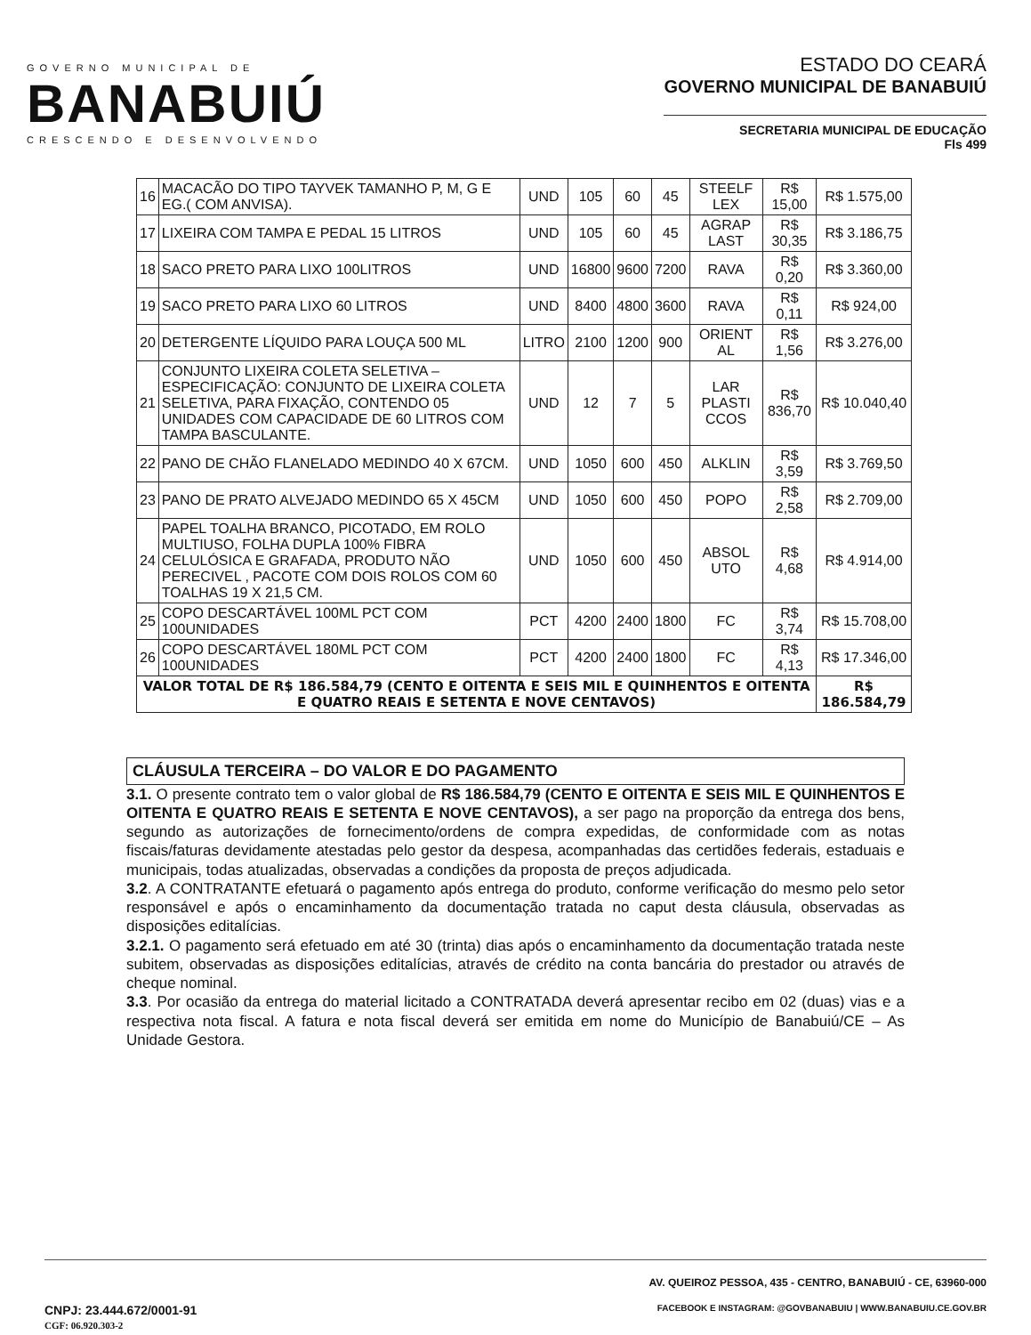GOVERNO MUNICIPAL DE
BANABUIÚ
CRESCENDO E DESENVOLVENDO
ESTADO DO CEARÁ
GOVERNO MUNICIPAL DE BANABUIÚ
SECRETARIA MUNICIPAL DE EDUCAÇÃO
Fls 499
| 16 | MACACÃO DO TIPO TAYVEK TAMANHO P, M, G E EG.( COM ANVISA). | UND | 105 | 60 | 45 | STEELF LEX | R$ 15,00 | R$ 1.575,00 |
| 17 | LIXEIRA COM TAMPA E PEDAL 15 LITROS | UND | 105 | 60 | 45 | AGRAP LAST | R$ 30,35 | R$ 3.186,75 |
| 18 | SACO PRETO PARA LIXO 100LITROS | UND | 16800 | 9600 | 7200 | RAVA | R$ 0,20 | R$ 3.360,00 |
| 19 | SACO PRETO PARA LIXO 60 LITROS | UND | 8400 | 4800 | 3600 | RAVA | R$ 0,11 | R$ 924,00 |
| 20 | DETERGENTE LÍQUIDO PARA LOUÇA 500 ML | LITRO | 2100 | 1200 | 900 | ORIENT AL | R$ 1,56 | R$ 3.276,00 |
| 21 | CONJUNTO LIXEIRA COLETA SELETIVA – ESPECIFICAÇÃO: CONJUNTO DE LIXEIRA COLETA SELETIVA, PARA FIXAÇÃO, CONTENDO 05 UNIDADES COM CAPACIDADE DE 60 LITROS COM TAMPA BASCULANTE. | UND | 12 | 7 | 5 | LAR PLASTI CCOS | R$ 836,70 | R$ 10.040,40 |
| 22 | PANO DE CHÃO FLANELADO MEDINDO 40 X 67CM. | UND | 1050 | 600 | 450 | ALKLIN | R$ 3,59 | R$ 3.769,50 |
| 23 | PANO DE PRATO ALVEJADO MEDINDO 65 X 45CM | UND | 1050 | 600 | 450 | POPO | R$ 2,58 | R$ 2.709,00 |
| 24 | PAPEL TOALHA BRANCO, PICOTADO, EM ROLO MULTIUSO, FOLHA DUPLA 100% FIBRA CELULÓSICA E GRAFADA, PRODUTO NÃO PERECIVEL , PACOTE COM DOIS ROLOS COM 60 TOALHAS 19 X 21,5 CM. | UND | 1050 | 600 | 450 | ABSOL UTO | R$ 4,68 | R$ 4.914,00 |
| 25 | COPO DESCARTÁVEL 100ML PCT COM 100UNIDADES | PCT | 4200 | 2400 | 1800 | FC | R$ 3,74 | R$ 15.708,00 |
| 26 | COPO DESCARTÁVEL 180ML PCT COM 100UNIDADES | PCT | 4200 | 2400 | 1800 | FC | R$ 4,13 | R$ 17.346,00 |
| VALOR TOTAL DE R$ 186.584,79 (CENTO E OITENTA E SEIS MIL E QUINHENTOS E OITENTA E QUATRO REAIS E SETENTA E NOVE CENTAVOS) | | | | | | | | R$ 186.584,79 |
CLÁUSULA TERCEIRA – DO VALOR E DO PAGAMENTO
3.1. O presente contrato tem o valor global de R$ 186.584,79 (CENTO E OITENTA E SEIS MIL E QUINHENTOS E OITENTA E QUATRO REAIS E SETENTA E NOVE CENTAVOS), a ser pago na proporção da entrega dos bens, segundo as autorizações de fornecimento/ordens de compra expedidas, de conformidade com as notas fiscais/faturas devidamente atestadas pelo gestor da despesa, acompanhadas das certidões federais, estaduais e municipais, todas atualizadas, observadas a condições da proposta de preços adjudicada.
3.2. A CONTRATANTE efetuará o pagamento após entrega do produto, conforme verificação do mesmo pelo setor responsável e após o encaminhamento da documentação tratada no caput desta cláusula, observadas as disposições editalícias.
3.2.1. O pagamento será efetuado em até 30 (trinta) dias após o encaminhamento da documentação tratada neste subitem, observadas as disposições editalícias, através de crédito na conta bancária do prestador ou através de cheque nominal.
3.3. Por ocasião da entrega do material licitado a CONTRATADA deverá apresentar recibo em 02 (duas) vias e a respectiva nota fiscal. A fatura e nota fiscal deverá ser emitida em nome do Município de Banabuiú/CE – As Unidade Gestora.
CNPJ: 23.444.672/0001-91
CGF: 06.920.303-2
AV. QUEIROZ PESSOA, 435 - CENTRO, BANABUIÚ - CE, 63960-000
FACEBOOK E INSTAGRAM: @GOVBANABUIU | WWW.BANABUIU.CE.GOV.BR